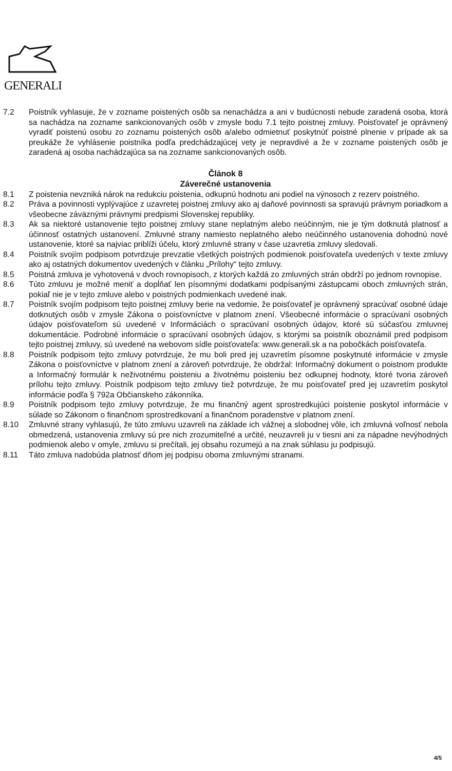GENERALI
7.2 Poistník vyhlasuje, že v zozname poistených osôb sa nenachádza a ani v budúcnosti nebude zaradená osoba, ktorá sa nachádza na zozname sankcionovaných osôb v zmysle bodu 7.1 tejto poistnej zmluvy. Poisťovateľ je oprávnený vyradiť poistenú osobu zo zoznamu poistených osôb a/alebo odmietnuť poskytnúť poistné plnenie v prípade ak sa preukáže že vyhlásenie poistníka podľa predchádzajúcej vety je nepravdivé a že v zozname poistených osôb je zaradená aj osoba nachádzajúca sa na zozname sankcionovaných osôb.
Článok 8
Záverečné ustanovenia
8.1 Z poistenia nevzniká nárok na redukciu poistenia, odkupnú hodnotu ani podiel na výnosoch z rezerv poistného.
8.2 Práva a povinnosti vyplývajúce z uzavretej poistnej zmluvy ako aj daňové povinnosti sa spravujú právnym poriadkom a všeobecne záväznými právnymi predpismi Slovenskej republiky.
8.3 Ak sa niektoré ustanovenie tejto poistnej zmluvy stane neplatným alebo neúčinným, nie je tým dotknutá platnosť a účinnosť ostatných ustanovení. Zmluvné strany namiesto neplatného alebo neúčinného ustanovenia dohodnú nové ustanovenie, ktoré sa najviac priblíži účelu, ktorý zmluvné strany v čase uzavretia zmluvy sledovali.
8.4 Poistník svojím podpisom potvrdzuje prevzatie všetkých poistných podmienok poisťovateľa uvedených v texte zmluvy ako aj ostatných dokumentov uvedených v článku „Prílohy“ tejto zmluvy.
8.5 Poistná zmluva je vyhotovená v dvoch rovnopisoch, z ktorých každá zo zmluvných strán obdrží po jednom rovnopise.
8.6 Túto zmluvu je možné meniť a dopĺňať len písomnými dodatkami podpísanými zástupcami oboch zmluvných strán, pokiaľ nie je v tejto zmluve alebo v poistných podmienkach uvedené inak.
8.7 Poistník svojím podpisom tejto poistnej zmluvy berie na vedomie, že poisťovateľ je oprávnený spracúvať osobné údaje dotknutých osôb v zmysle Zákona o poisťovníctve v platnom znení. Všeobecné informácie o spracúvaní osobných údajov poisťovateľom sú uvedené v Informáciách o spracúvaní osobných údajov, ktoré sú súčasťou zmluvnej dokumentácie. Podrobné informácie o spracúvaní osobných údajov, s ktorými sa poistník oboznámil pred podpisom tejto poistnej zmluvy, sú uvedené na webovom sídle poisťovateľa: www.generali.sk a na pobočkách poisťovateľa.
8.8 Poistník podpisom tejto zmluvy potvrdzuje, že mu boli pred jej uzavretím písomne poskytnuté informácie v zmysle Zákona o poisťovníctve v platnom znení a zároveň potvrdzuje, že obdržal: Informačný dokument o poistnom produkte a Informačný formulár k neživotnému poisteniu a životnému poisteniu bez odkupnej hodnoty, ktoré tvoria zároveň prílohu tejto zmluvy. Poistník podpisom tejto zmluvy tiež potvrdzuje, že mu poisťovateľ pred jej uzavretím poskytol informácie podľa § 792a Občianskeho zákonníka.
8.9 Poistník podpisom tejto zmluvy potvrdzuje, že mu finančný agent sprostredkujúci poistenie poskytol informácie v súlade so Zákonom o finančnom sprostredkovaní a finančnom poradenstve v platnom znení.
8.10 Zmluvné strany vyhlasujú, že túto zmluvu uzavreli na základe ich vážnej a slobodnej vôle, ich zmluvná voľnosť nebola obmedzená, ustanovenia zmluvy sú pre nich zrozumiteľné a určité, neuzavreli ju v tiesni ani za nápadne nevýhodných podmienok alebo v omyle, zmluvu si prečítali, jej obsahu rozumejú a na znak súhlasu ju podpisujú.
8.11 Táto zmluva nadobúda platnosť dňom jej podpisu oboma zmluvnými stranami.
4/5